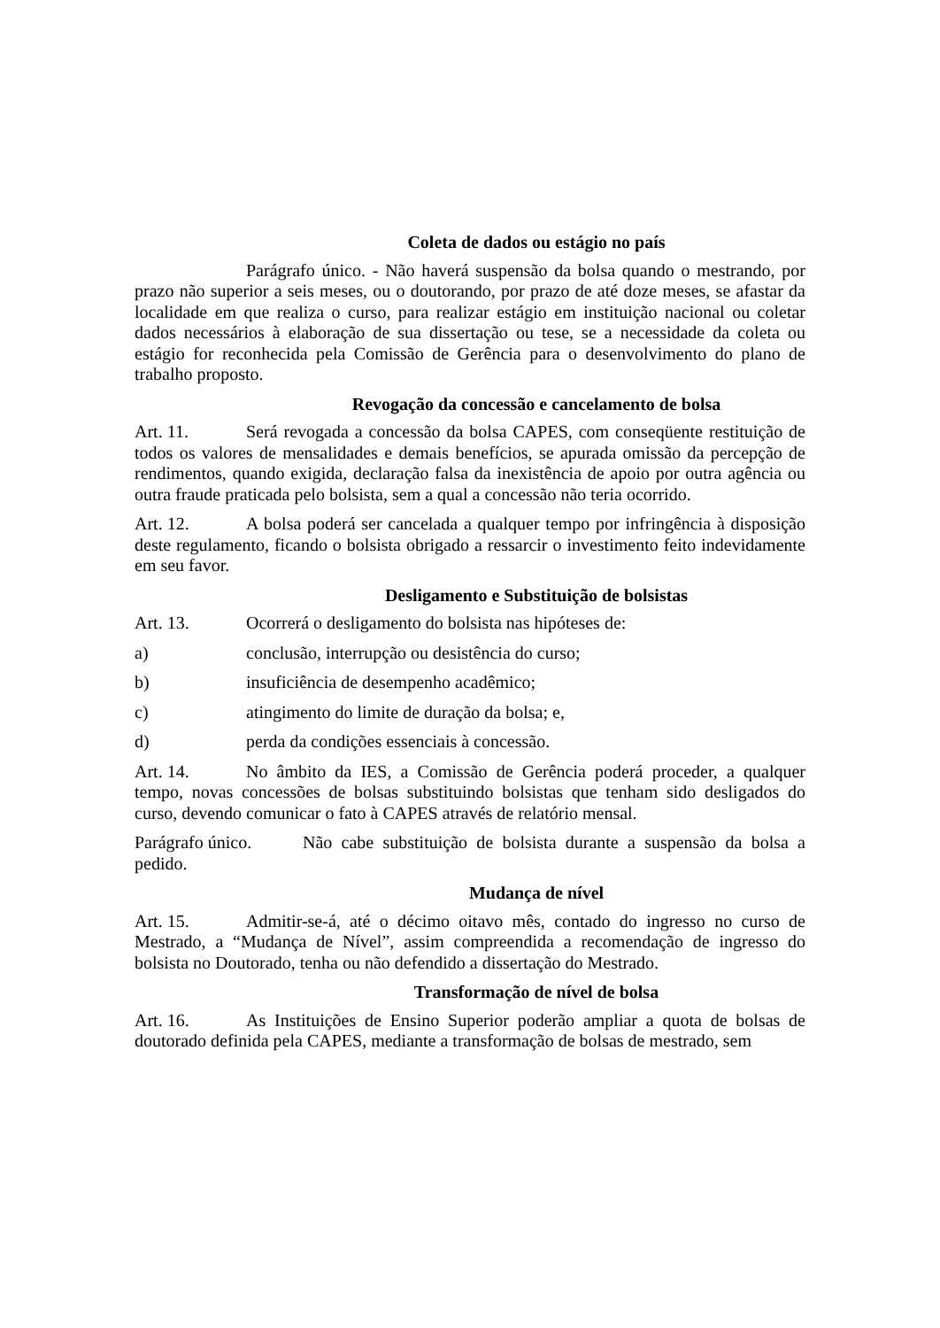Coleta de dados ou estágio no país
Parágrafo único. - Não haverá suspensão da bolsa quando o mestrando, por prazo não superior a seis meses, ou o doutorando, por prazo de até doze meses, se afastar da localidade em que realiza o curso, para realizar estágio em instituição nacional ou coletar dados necessários à elaboração de sua dissertação ou tese, se a necessidade da coleta ou estágio for reconhecida pela Comissão de Gerência para o desenvolvimento do plano de trabalho proposto.
Revogação da concessão e cancelamento de bolsa
Art. 11. Será revogada a concessão da bolsa CAPES, com conseqüente restituição de todos os valores de mensalidades e demais benefícios, se apurada omissão da percepção de rendimentos, quando exigida, declaração falsa da inexistência de apoio por outra agência ou outra fraude praticada pelo bolsista, sem a qual a concessão não teria ocorrido.
Art. 12. A bolsa poderá ser cancelada a qualquer tempo por infringência à disposição deste regulamento, ficando o bolsista obrigado a ressarcir o investimento feito indevidamente em seu favor.
Desligamento e Substituição de bolsistas
Art. 13. Ocorrerá o desligamento do bolsista nas hipóteses de:
a) conclusão, interrupção ou desistência do curso;
b) insuficiência de desempenho acadêmico;
c) atingimento do limite de duração da bolsa; e,
d) perda da condições essenciais à concessão.
Art. 14. No âmbito da IES, a Comissão de Gerência poderá proceder, a qualquer tempo, novas concessões de bolsas substituindo bolsistas que tenham sido desligados do curso, devendo comunicar o fato à CAPES através de relatório mensal.
Parágrafo único. Não cabe substituição de bolsista durante a suspensão da bolsa a pedido.
Mudança de nível
Art. 15. Admitir-se-á, até o décimo oitavo mês, contado do ingresso no curso de Mestrado, a “Mudança de Nível”, assim compreendida a recomendação de ingresso do bolsista no Doutorado, tenha ou não defendido a dissertação do Mestrado.
Transformação de nível de bolsa
Art. 16. As Instituições de Ensino Superior poderão ampliar a quota de bolsas de doutorado definida pela CAPES, mediante a transformação de bolsas de mestrado, sem